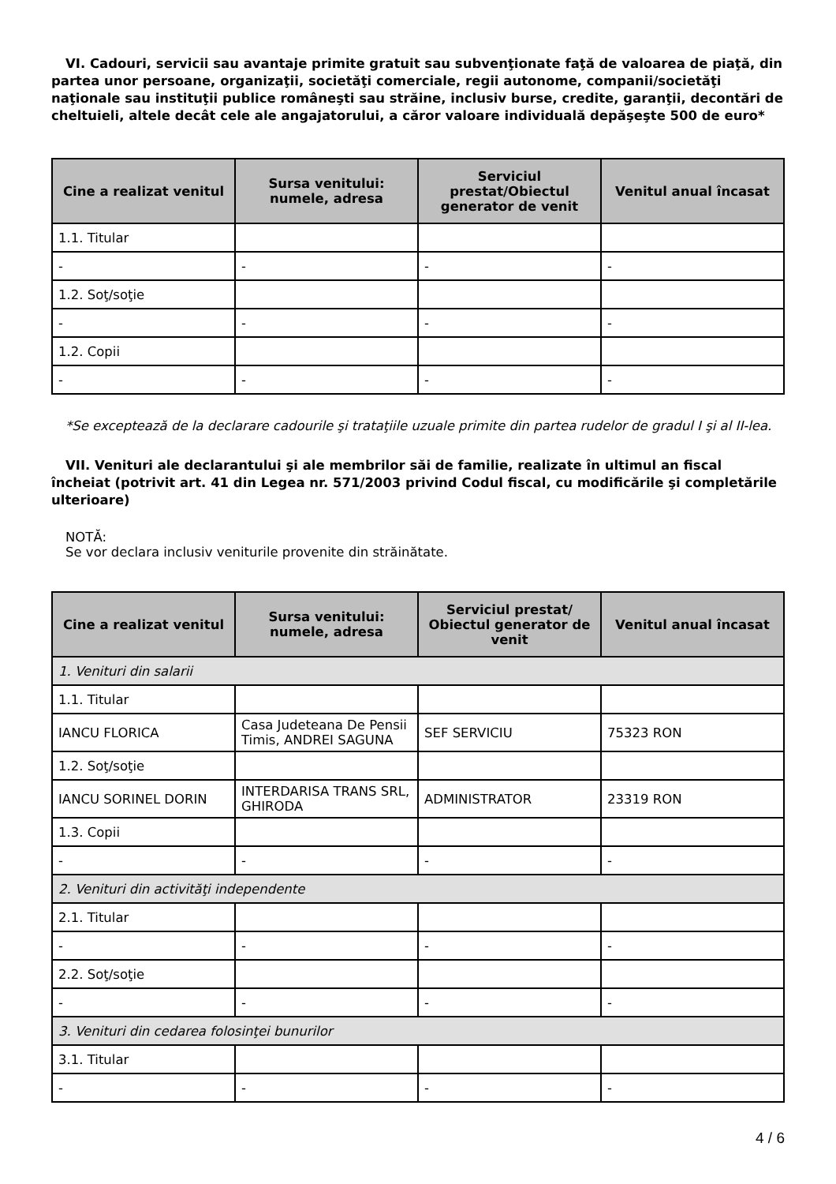VI. Cadouri, servicii sau avantaje primite gratuit sau subvenţionate faţă de valoarea de piaţă, din partea unor persoane, organizaţii, societăţi comerciale, regii autonome, companii/societăţi naţionale sau instituţii publice româneşti sau străine, inclusiv burse, credite, garanţii, decontări de cheltuieli, altele decât cele ale angajatorului, a căror valoare individuală depăşeşte 500 de euro*
| Cine a realizat venitul | Sursa venitului: numele, adresa | Serviciul prestat/Obiectul generator de venit | Venitul anual încasat |
| --- | --- | --- | --- |
| 1.1. Titular | | | |
| - | - | - | - |
| 1.2. Soţ/soţie | | | |
| - | - | - | - |
| 1.2. Copii | | | |
| - | - | - | - |
*Se exceptează de la declarare cadourile şi trataţiile uzuale primite din partea rudelor de gradul I şi al II-lea.
VII. Venituri ale declarantului şi ale membrilor săi de familie, realizate în ultimul an fiscal încheiat (potrivit art. 41 din Legea nr. 571/2003 privind Codul fiscal, cu modificările şi completările ulterioare)
NOTĂ:
Se vor declara inclusiv veniturile provenite din străinătate.
| Cine a realizat venitul | Sursa venitului: numele, adresa | Serviciul prestat/ Obiectul generator de venit | Venitul anual încasat |
| --- | --- | --- | --- |
| 1. Venituri din salarii | | | |
| 1.1. Titular | | | |
| IANCU FLORICA | Casa Judeteana De Pensii Timis, ANDREI SAGUNA | SEF SERVICIU | 75323 RON |
| 1.2. Soţ/soţie | | | |
| IANCU SORINEL DORIN | INTERDARISA TRANS SRL, GHIRODA | ADMINISTRATOR | 23319 RON |
| 1.3. Copii | | | |
| - | - | - | - |
| 2. Venituri din activităţi independente | | | |
| 2.1. Titular | | | |
| - | - | - | - |
| 2.2. Soţ/soţie | | | |
| - | - | - | - |
| 3. Venituri din cedarea folosinţei bunurilor | | | |
| 3.1. Titular | | | |
| - | - | - | - |
4 / 6